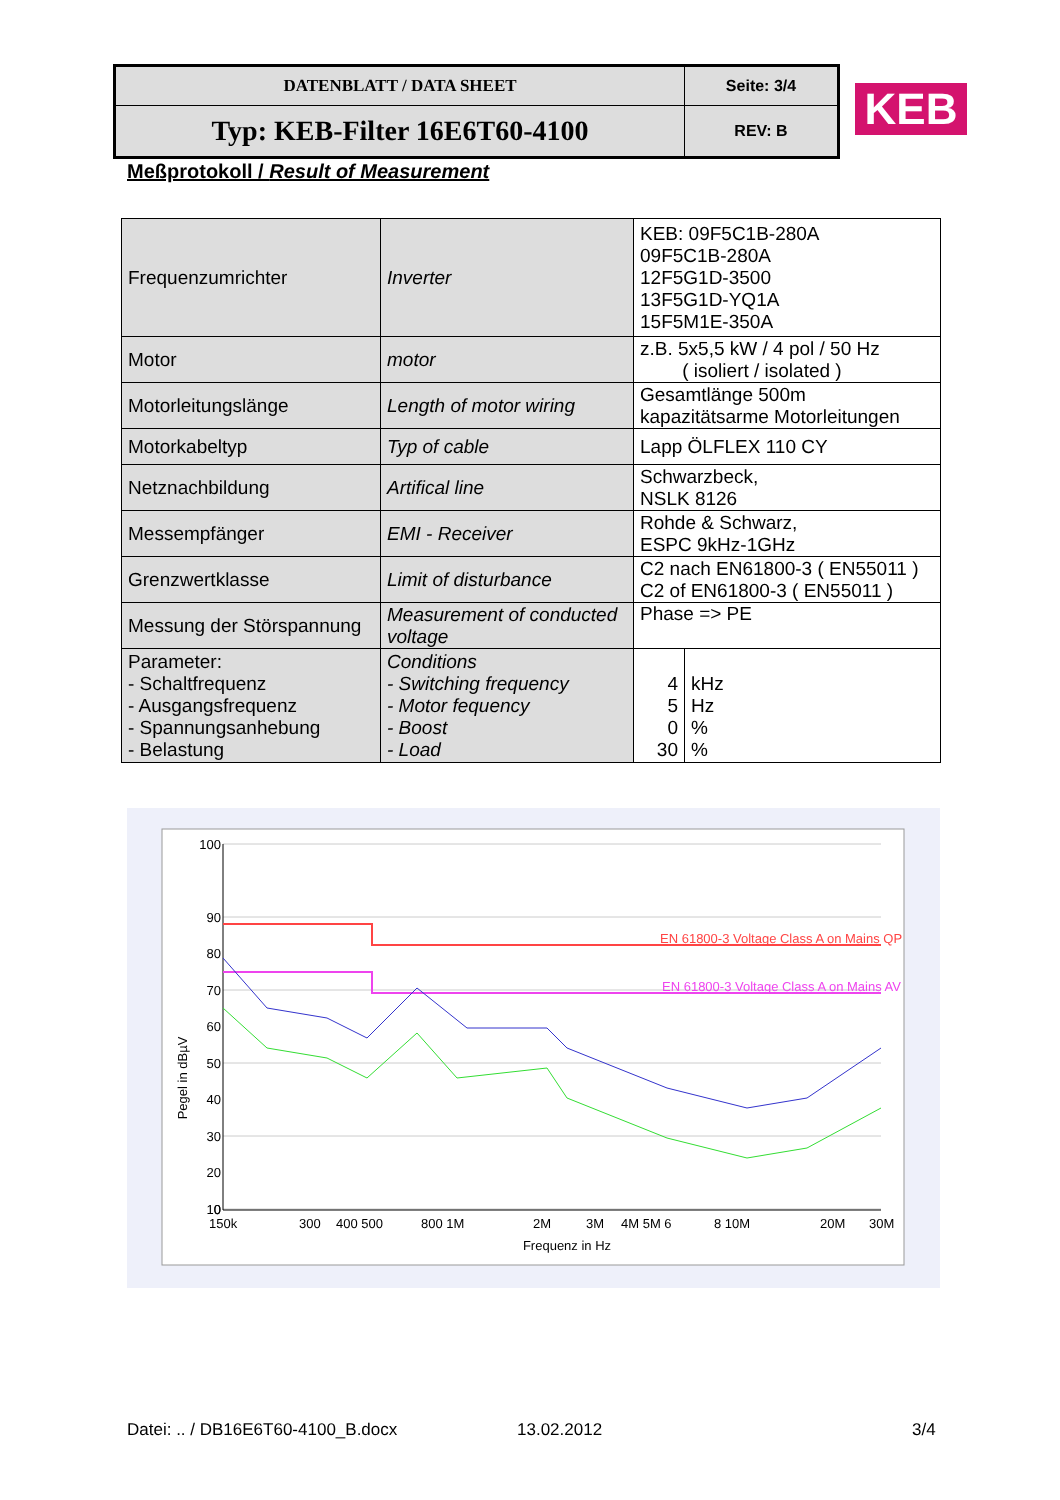| DATENBLATT / DATA SHEET | Seite: 3/4 |
| Typ: KEB-Filter 16E6T60-4100 | REV: B |
KEB
Meßprotokoll / Result of Measurement
| Frequenzumrichter | Inverter | KEB: 09F5C1B-280A 09F5C1B-280A 12F5G1D-3500 13F5G1D-YQ1A 15F5M1E-350A | |
| Motor | motor | z.B. 5x5,5 kW / 4 pol / 50 Hz ( isoliert / isolated ) | |
| Motorleitungslänge | Length of motor wiring | Gesamtlänge 500m kapazitätsarme Motorleitungen | |
| Motorkabeltyp | Typ of cable | Lapp ÖLFLEX 110 CY | |
| Netznachbildung | Artifical line | Schwarzbeck, NSLK 8126 | |
| Messempfänger | EMI - Receiver | Rohde & Schwarz, ESPC 9kHz-1GHz | |
| Grenzwertklasse | Limit of disturbance | C2 nach EN61800-3 ( EN55011 ) C2 of EN61800-3 ( EN55011 ) | |
| Messung der Störspannung | Measurement of conducted voltage | Phase => PE | |
| Parameter: - Schaltfrequenz - Ausgangsfrequenz - Spannungsanhebung - Belastung | Conditions - Switching frequency - Motor fequency - Boost - Load | 4 5 0 30 | kHz Hz % % |
EN 61800-3 Voltage Class A on Mains QP
EN 61800-3 Voltage Class A on Mains AV
100
90
80
70
60
50
40
30
20
10
0
150k
300
400 500
800 1M
2M
3M
4M 5M 6
8 10M
20M
30M
Frequenz in Hz
Pegel in dBµV
Datei: .. / DB16E6T60-4100_B.docx
13.02.2012 3/4